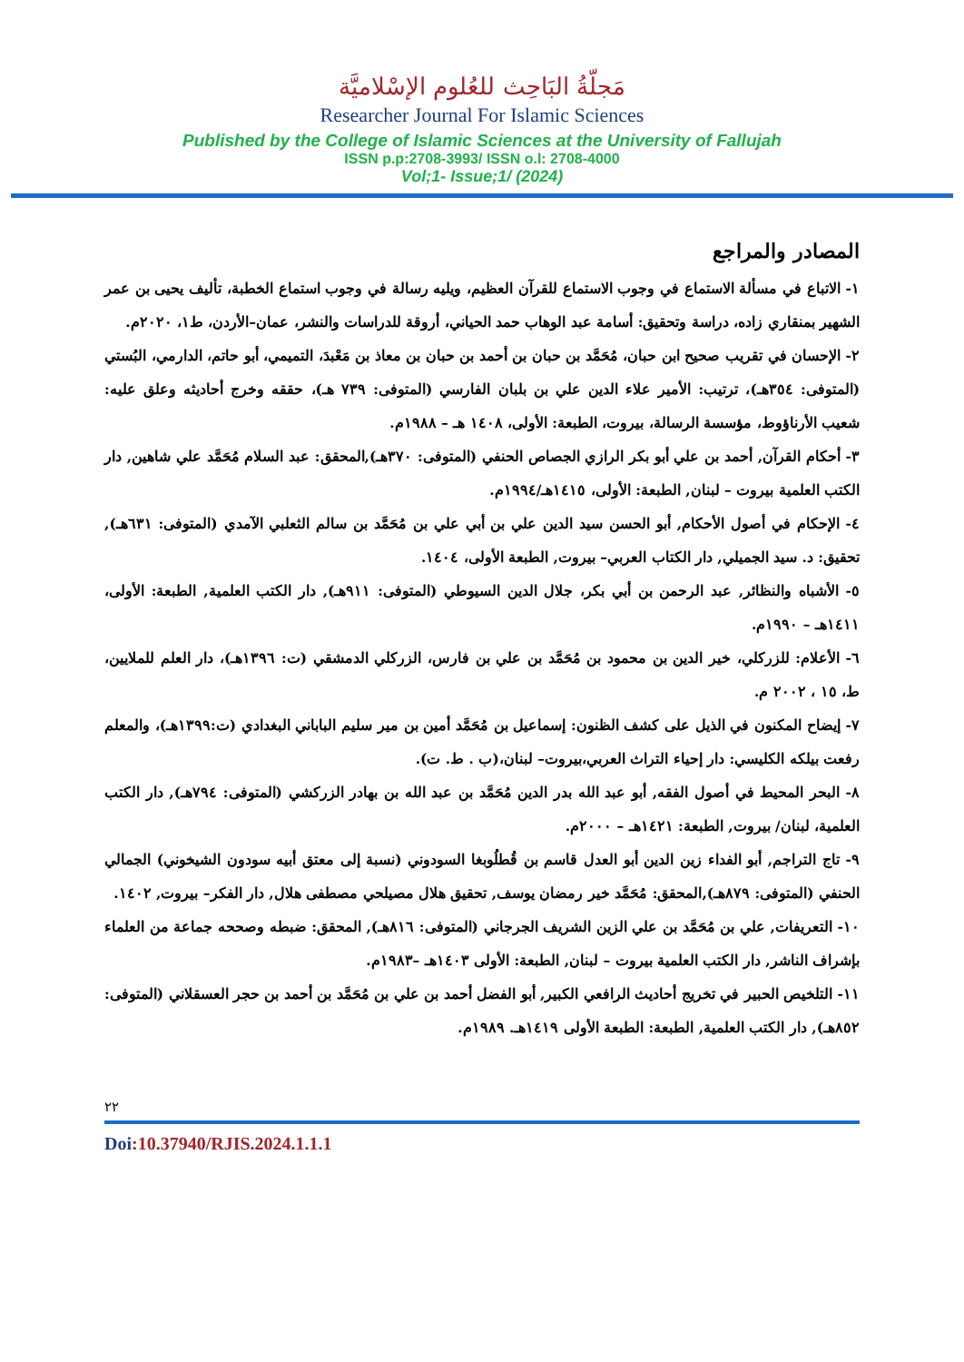مَجلّةُ البَاحِث للعُلوم الإسْلاميَّة
Researcher Journal For Islamic Sciences
Published by the College of Islamic Sciences at the University of Fallujah
ISSN p.p:2708-3993/ ISSN o.l: 2708-4000
Vol;1- Issue;1/ (2024)
المصادر والمراجع
١- الاتباع في مسألة الاستماع في وجوب الاستماع للقرآن العظيم، ويليه رسالة في وجوب استماع الخطبة، تأليف يحيى بن عمر الشهير بمنقاري زاده، دراسة وتحقيق: أسامة عبد الوهاب حمد الحياني، أروقة للدراسات والنشر، عمان–الأردن، ط١، ٢٠٢٠م.
٢- الإحسان في تقريب صحيح ابن حبان، مُحَمَّد بن حبان بن أحمد بن حبان بن معاذ بن مَعْبدَ، التميمي، أبو حاتم، الدارمي، البُستي (المتوفى: ٣٥٤هـ)، ترتيب: الأمير علاء الدين علي بن بلبان الفارسي (المتوفى: ٧٣٩ هـ)، حققه وخرج أحاديثه وعلق عليه: شعيب الأرناؤوط، مؤسسة الرسالة، بيروت، الطبعة: الأولى، ١٤٠٨ هـ – ١٩٨٨م.
٣- أحكام القرآن, أحمد بن علي أبو بكر الرازي الجصاص الحنفي (المتوفى: ٣٧٠هـ),المحقق: عبد السلام مُحَمَّد علي شاهين, دار الكتب العلمية بيروت – لبنان, الطبعة: الأولى، ١٤١٥هـ/١٩٩٤م.
٤- الإحكام في أصول الأحكام, أبو الحسن سيد الدين علي بن أبي علي بن مُحَمَّد بن سالم الثعلبي الآمدي (المتوفى: ٦٣١هـ), تحقيق: د. سيد الجميلي, دار الكتاب العربي– بيروت, الطبعة الأولى، ١٤٠٤.
٥- الأشباه والنظائر, عبد الرحمن بن أبي بكر، جلال الدين السيوطي (المتوفى: ٩١١هـ), دار الكتب العلمية, الطبعة: الأولى، ١٤١١هـ – ١٩٩٠م.
٦- الأعلام: للزركلي، خير الدين بن محمود بن مُحَمَّد بن علي بن فارس، الزركلي الدمشقي (ت: ١٣٩٦هـ)، دار العلم للملايين، ط، ١٥ ، ٢٠٠٢ م.
٧- إيضاح المكنون في الذيل على كشف الظنون: إسماعيل بن مُحَمَّد أمين بن مير سليم الباباني البغدادي (ت:١٣٩٩هـ)، والمعلم رفعت بيلكه الكليسي: دار إحياء التراث العربي،بيروت– لبنان،(ب . ط. ت).
٨- البحر المحيط في أصول الفقه, أبو عبد الله بدر الدين مُحَمَّد بن عبد الله بن بهادر الزركشي (المتوفى: ٧٩٤هـ), دار الكتب العلمية، لبنان/ بيروت, الطبعة: ١٤٢١هـ – ٢٠٠٠م.
٩- تاج التراجم, أبو الفداء زين الدين أبو العدل قاسم بن قُطلُوبغا السودوني (نسبة إلى معتق أبيه سودون الشيخوني) الجمالي الحنفي (المتوفى: ٨٧٩هـ),المحقق: مُحَمَّد خير رمضان يوسف, تحقيق هلال مصيلحي مصطفى هلال, دار الفكر– بيروت, ١٤٠٢.
١٠- التعريفات, علي بن مُحَمَّد بن علي الزين الشريف الجرجاني (المتوفى: ٨١٦هـ), المحقق: ضبطه وصححه جماعة من العلماء بإشراف الناشر, دار الكتب العلمية بيروت – لبنان, الطبعة: الأولى ١٤٠٣هـ –١٩٨٣م.
١١- التلخيص الحبير في تخريج أحاديث الرافعي الكبير, أبو الفضل أحمد بن علي بن مُحَمَّد بن أحمد بن حجر العسقلاني (المتوفى: ٨٥٢هـ), دار الكتب العلمية, الطبعة: الطبعة الأولى ١٤١٩هـ. ١٩٨٩م.
٢٢
Doi:10.37940/RJIS.2024.1.1.1